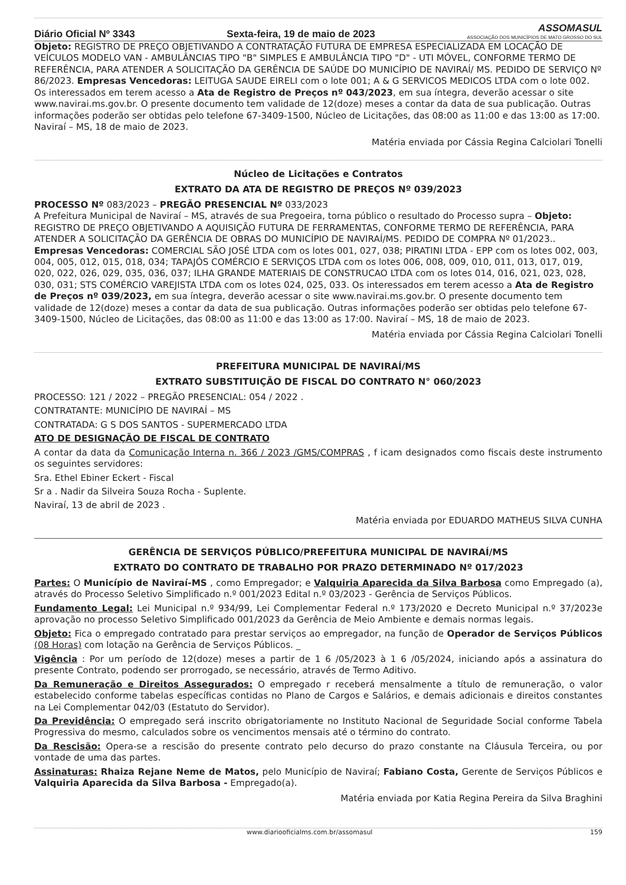Diário Oficial Nº 3343 Sexta-feira, 19 de maio de 2023 ASSOMASUL
ASSOCIAÇÃO DOS MUNICÍPIOS DE MATO GROSSO DO SUL
Objeto: REGISTRO DE PREÇO OBJETIVANDO A CONTRATAÇÃO FUTURA DE EMPRESA ESPECIALIZADA EM LOCAÇÃO DE VEÍCULOS MODELO VAN - AMBULÂNCIAS TIPO "B" SIMPLES E AMBULÂNCIA TIPO "D" - UTI MÓVEL, CONFORME TERMO DE REFERÊNCIA, PARA ATENDER A SOLICITAÇÃO DA GERÊNCIA DE SAÚDE DO MUNICÍPIO DE NAVIRAÍ/ MS. PEDIDO DE SERVIÇO Nº 86/2023. Empresas Vencedoras: LEITUGA SAUDE EIRELI com o lote 001; A & G SERVICOS MEDICOS LTDA com o lote 002. Os interessados em terem acesso a Ata de Registro de Preços nº 043/2023, em sua íntegra, deverão acessar o site www.navirai.ms.gov.br. O presente documento tem validade de 12(doze) meses a contar da data de sua publicação. Outras informações poderão ser obtidas pelo telefone 67-3409-1500, Núcleo de Licitações, das 08:00 as 11:00 e das 13:00 as 17:00. Naviraí – MS, 18 de maio de 2023.
Matéria enviada por Cássia Regina Calciolari Tonelli
Núcleo de Licitações e Contratos
EXTRATO DA ATA DE REGISTRO DE PREÇOS Nº 039/2023
PROCESSO Nº 083/2023 – PREGÃO PRESENCIAL Nº 033/2023
A Prefeitura Municipal de Naviraí – MS, através de sua Pregoeira, torna público o resultado do Processo supra – Objeto: REGISTRO DE PREÇO OBJETIVANDO A AQUISIÇÃO FUTURA DE FERRAMENTAS, CONFORME TERMO DE REFERÊNCIA, PARA ATENDER A SOLICITAÇÃO DA GERÊNCIA DE OBRAS DO MUNICÍPIO DE NAVIRAÍ/MS. PEDIDO DE COMPRA Nº 01/2023.. Empresas Vencedoras: COMERCIAL SÃO JOSÉ LTDA com os lotes 001, 027, 038; PIRATINI LTDA - EPP com os lotes 002, 003, 004, 005, 012, 015, 018, 034; TAPAJÓS COMÉRCIO E SERVIÇOS LTDA com os lotes 006, 008, 009, 010, 011, 013, 017, 019, 020, 022, 026, 029, 035, 036, 037; ILHA GRANDE MATERIAIS DE CONSTRUCAO LTDA com os lotes 014, 016, 021, 023, 028, 030, 031; STS COMÉRCIO VAREJISTA LTDA com os lotes 024, 025, 033. Os interessados em terem acesso a Ata de Registro de Preços nº 039/2023, em sua íntegra, deverão acessar o site www.navirai.ms.gov.br. O presente documento tem validade de 12(doze) meses a contar da data de sua publicação. Outras informações poderão ser obtidas pelo telefone 67-3409-1500, Núcleo de Licitações, das 08:00 as 11:00 e das 13:00 as 17:00. Naviraí – MS, 18 de maio de 2023.
Matéria enviada por Cássia Regina Calciolari Tonelli
PREFEITURA MUNICIPAL DE NAVIRAÍ/MS
EXTRATO SUBSTITUIÇÃO DE FISCAL DO CONTRATO N° 060/2023
PROCESSO: 121 / 2022 – PREGÃO PRESENCIAL: 054 / 2022 .
CONTRATANTE: MUNICÍPIO DE NAVIRAÍ – MS
CONTRATADA: G S DOS SANTOS - SUPERMERCADO LTDA
ATO DE DESIGNAÇÃO DE FISCAL DE CONTRATO
A contar da data da Comunicação Interna n. 366 / 2023 /GMS/COMPRAS , f icam designados como fiscais deste instrumento os seguintes servidores:
Sra. Ethel Ebiner Eckert - Fiscal
Sr a . Nadir da Silveira Souza Rocha - Suplente.
Naviraí, 13 de abril de 2023 .
Matéria enviada por EDUARDO MATHEUS SILVA CUNHA
GERÊNCIA DE SERVIÇOS PÚBLICO/PREFEITURA MUNICIPAL DE NAVIRAÍ/MS
EXTRATO DO CONTRATO DE TRABALHO POR PRAZO DETERMINADO Nº 017/2023
Partes: O Município de Naviraí-MS , como Empregador; e Valquiria Aparecida da Silva Barbosa como Empregado (a), através do Processo Seletivo Simplificado n.º 001/2023 Edital n.º 03/2023 - Gerência de Serviços Públicos.
Fundamento Legal: Lei Municipal n.º 934/99, Lei Complementar Federal n.º 173/2020 e Decreto Municipal n.º 37/2023e aprovação no processo Seletivo Simplificado 001/2023 da Gerência de Meio Ambiente e demais normas legais.
Objeto: Fica o empregado contratado para prestar serviços ao empregador, na função de Operador de Serviços Públicos (08 Horas) com lotação na Gerência de Serviços Públicos. _
Vigência : Por um período de 12(doze) meses a partir de 1 6 /05/2023 à 1 6 /05/2024, iniciando após a assinatura do presente Contrato, podendo ser prorrogado, se necessário, através de Termo Aditivo.
Da Remuneração e Direitos Assegurados: O empregado r receberá mensalmente a título de remuneração, o valor estabelecido conforme tabelas específicas contidas no Plano de Cargos e Salários, e demais adicionais e direitos constantes na Lei Complementar 042/03 (Estatuto do Servidor).
Da Previdência: O empregado será inscrito obrigatoriamente no Instituto Nacional de Seguridade Social conforme Tabela Progressiva do mesmo, calculados sobre os vencimentos mensais até o término do contrato.
Da Rescisão: Opera-se a rescisão do presente contrato pelo decurso do prazo constante na Cláusula Terceira, ou por vontade de uma das partes.
Assinaturas: Rhaiza Rejane Neme de Matos, pelo Município de Naviraí; Fabiano Costa, Gerente de Serviços Públicos e Valquiria Aparecida da Silva Barbosa - Empregado(a).
Matéria enviada por Katia Regina Pereira da Silva Braghini
www.diariooficialms.com.br/assomasul 159